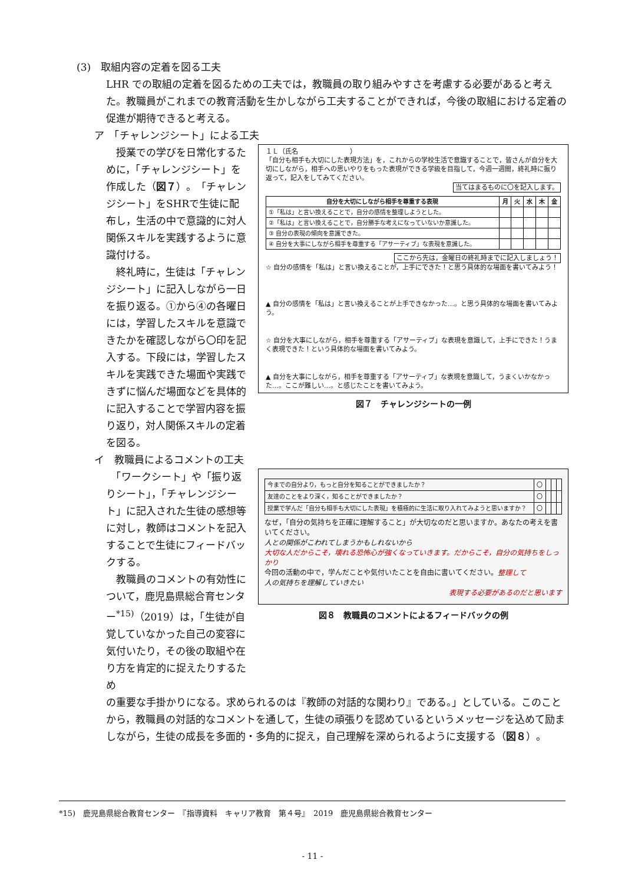(3)　取組内容の定着を図る工夫
LHR での取組の定着を図るための工夫では，教職員の取り組みやすさを考慮する必要があると考えた。教職員がこれまでの教育活動を生かしながら工夫することができれば，今後の取組における定着の促進が期待できると考える。
ア　「チャレンジシート」による工夫
　授業での学びを日常化するために，「チャレンジシート」を作成した（図７）。「チャレンジシート」をSHRで生徒に配布し，生活の中で意識的に対人関係スキルを実践するように意識付ける。
　終礼時に，生徒は「チャレンジシート」に記入しながら一日を振り返る。①から④の各曜日には，学習したスキルを意識できたかを確認しながら〇印を記入する。下段には，学習したスキルを実践できた場面や実践できずに悩んだ場面などを具体的に記入することで学習内容を振り返り，対人関係スキルの定着を図る。
１Ｌ（氏名　　　　　　　　）
「自分も相手も大切にした表現方法」を，これからの学校生活で意識することで，皆さんが自分を大切にしながら，相手への思いやりをもった表現ができる学級を目指して，今週一週間，終礼時に振り返って，記入をしてみてください。
当てはまるものに〇を記入します。
| 自分を大切にしながら相手を尊重する表現 | 月 | 火 | 水 | 木 | 金 |
| --- | --- | --- | --- | --- | --- |
| ①「私は」と言い換えることで，自分の感情を整理しようとした。 | | | | | |
| ②「私は」と言い換えることで，自分勝手な考えになっていないか意識した。 | | | | | |
| ③ 自分の表現の傾向を意識できた。 | | | | | |
| ④ 自分を大事にしながら相手を尊重する「アサーティブ」な表現を意識した。 | | | | | |
ここから先は，金曜日の終礼時までに記入しましょう！
☆ 自分の感情を「私は」と言い換えることが，上手にできた！と思う具体的な場面を書いてみよう！
▲ 自分の感情を「私は」と言い換えることが上手できなかった…。と思う具体的な場面を書いてみよう。
☆ 自分を大事にしながら，相手を尊重する「アサーティブ」な表現を意識して，上手にできた！うまく表現できた！という具体的な場面を書いてみよう。
▲ 自分を大事にしながら，相手を尊重する「アサーティブ」な表現を意識して，うまくいかなかった…。ここが難しい…。と感じたことを書いてみよう。
図７　チャレンジシートの一例
イ　教職員によるコメントの工夫
　「ワークシート」や「振り返りシート」，「チャレンジシート」に記入された生徒の感想等に対し，教師はコメントを記入することで生徒にフィードバックする。
　教職員のコメントの有効性について，鹿児島県総合育センター<sup>*15)</sup>（2019）は，「生徒が自覚していなかった自己の変容に気付いたり，その後の取組や在り方を肯定的に捉えたりするため
| 今までの自分より，もっと自分を知ることができましたか？ | 〇 | | | |
| 友達のことをより深く，知ることができましたか？ | 〇 | | | |
| 授業で学んだ「自分も相手も大切にした表現」を積極的に生活に取り入れてみようと思いますか？ | 〇 | | | |
なぜ，「自分の気持ちを正確に理解すること」が大切なのだと思いますか。あなたの考えを書いてください。
人との関係がこわれてしまうかもしれないから
大切な人だからこそ，壊れる恐怖心が強くなっていきます。だからこそ，自分の気持ちをしっかり
今回の活動の中で，学んだことや気付いたことを自由に書いてください。整理して
人の気持ちを理解していきたい
表現する必要があるのだと思います
図８　教職員のコメントによるフィードバックの例
の重要な手掛かりになる。求められるのは『教師の対話的な関わり』である。」としている。このことから，教職員の対話的なコメントを通して，生徒の頑張りを認めているというメッセージを込めて励ましながら，生徒の成長を多面的・多角的に捉え，自己理解を深められるように支援する（図８）。
*15)　鹿児島県総合教育センター　『指導資料　キャリア教育　第４号』　2019　鹿児島県総合教育センター
- 11 -